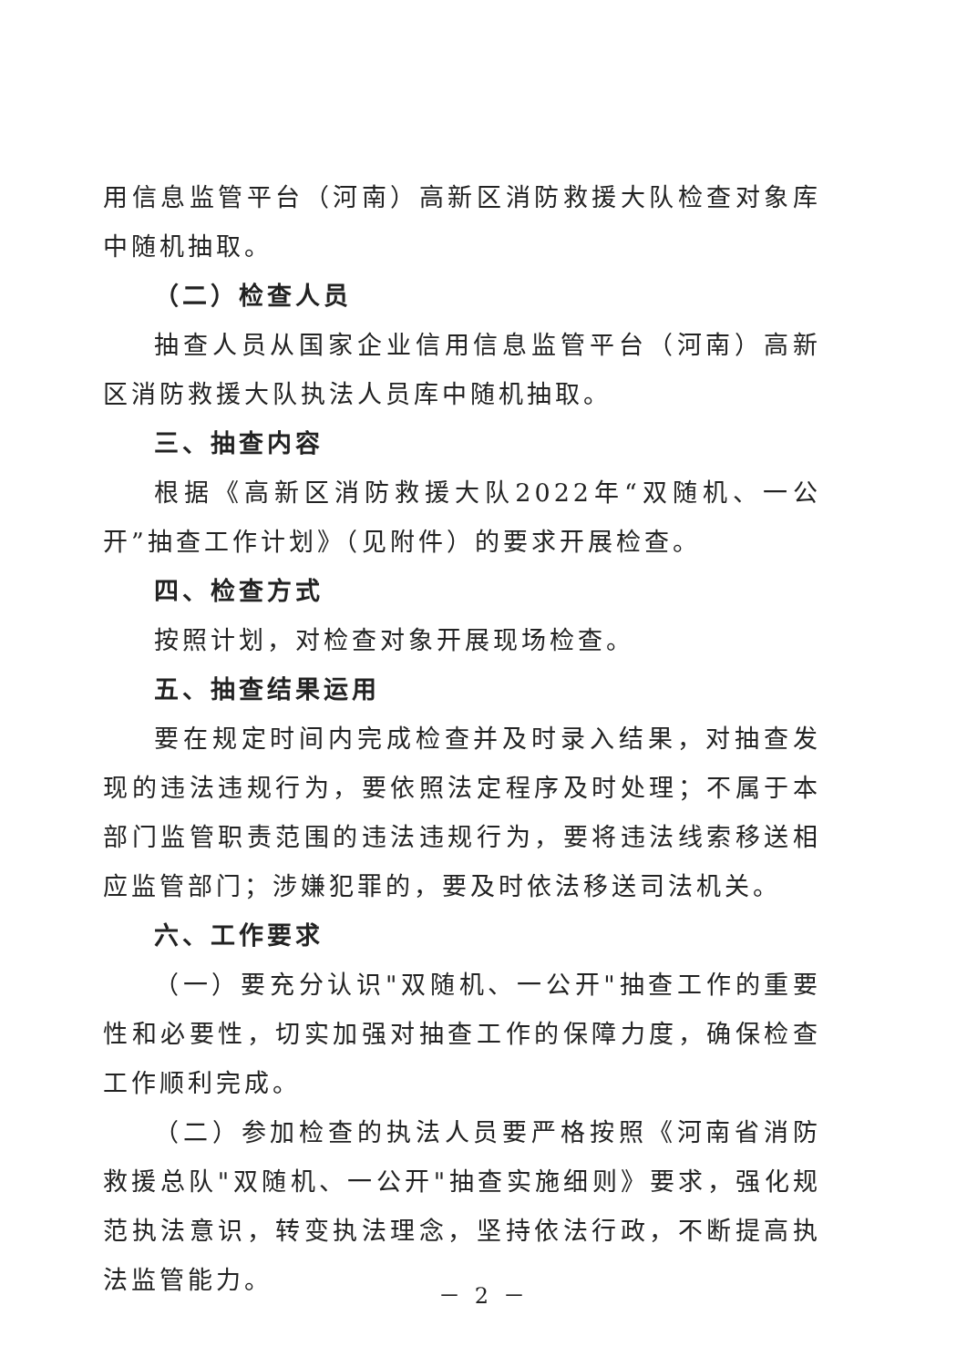用信息监管平台（河南）高新区消防救援大队检查对象库中随机抽取。
（二）检查人员
抽查人员从国家企业信用信息监管平台（河南）高新区消防救援大队执法人员库中随机抽取。
三、抽查内容
根据《高新区消防救援大队2022年“双随机、一公开”抽查工作计划》（见附件）的要求开展检查。
四、检查方式
按照计划，对检查对象开展现场检查。
五、抽查结果运用
要在规定时间内完成检查并及时录入结果，对抽查发现的违法违规行为，要依照法定程序及时处理；不属于本部门监管职责范围的违法违规行为，要将违法线索移送相应监管部门；涉嫌犯罪的，要及时依法移送司法机关。
六、工作要求
（一）要充分认识"双随机、一公开"抽查工作的重要性和必要性，切实加强对抽查工作的保障力度，确保检查工作顺利完成。
（二）参加检查的执法人员要严格按照《河南省消防救援总队"双随机、一公开"抽查实施细则》要求，强化规范执法意识，转变执法理念，坚持依法行政，不断提高执法监管能力。
－ 2 －